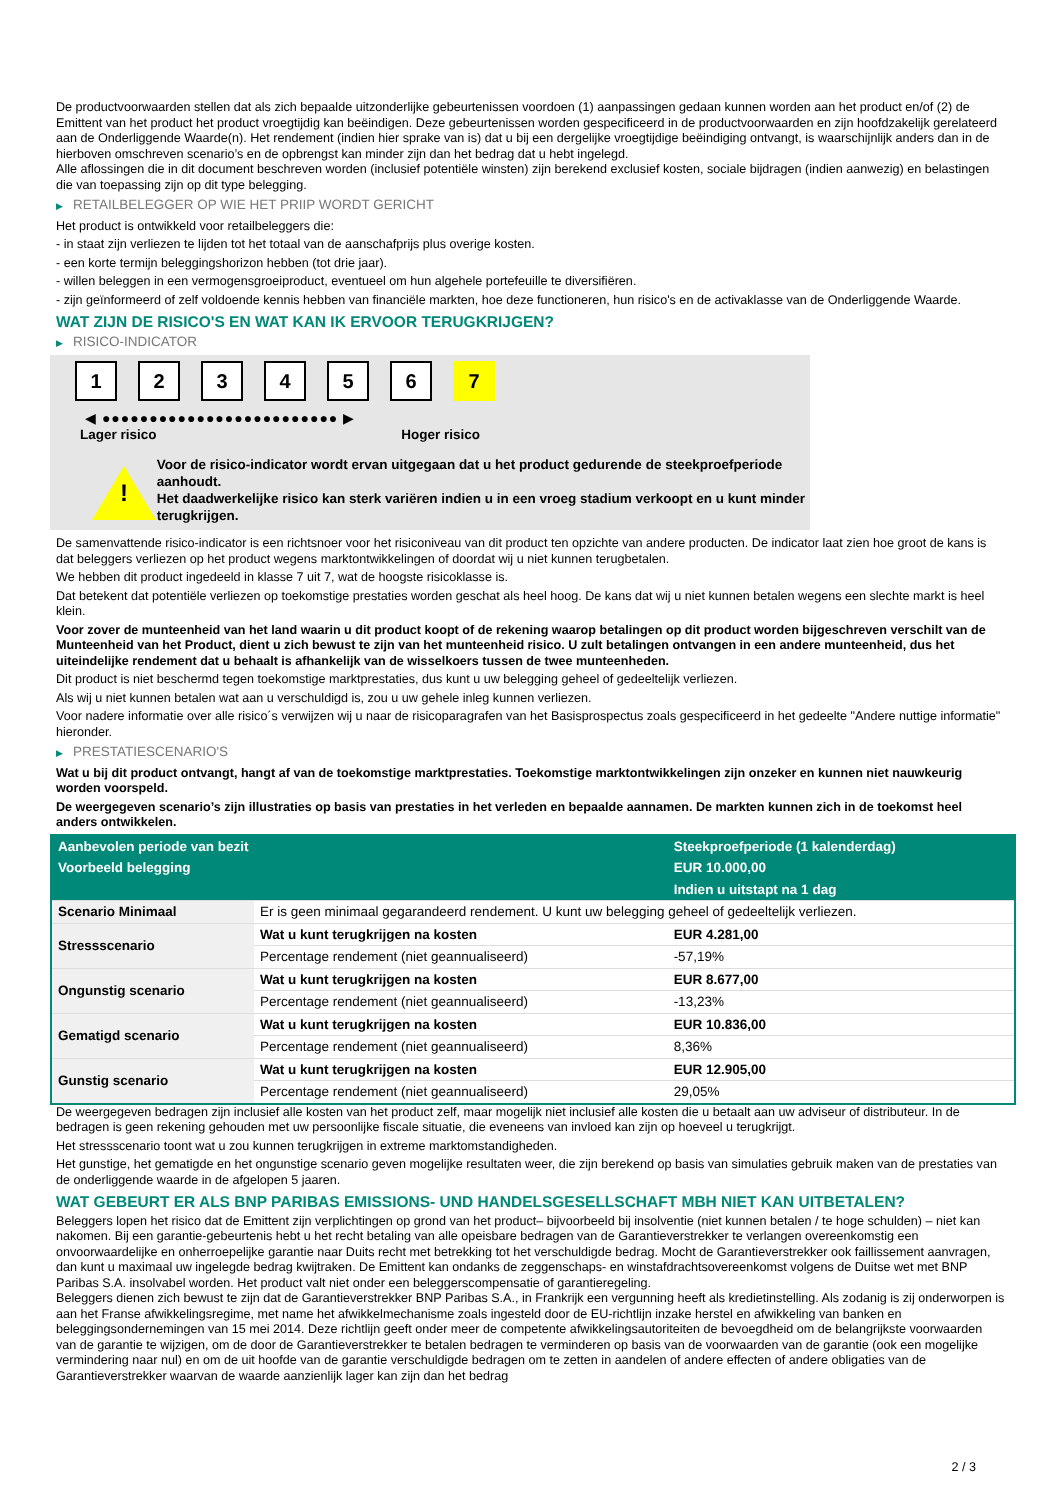De productvoorwaarden stellen dat als zich bepaalde uitzonderlijke gebeurtenissen voordoen (1) aanpassingen gedaan kunnen worden aan het product en/of (2) de Emittent van het product het product vroegtijdig kan beëindigen. Deze gebeurtenissen worden gespecificeerd in de productvoorwaarden en zijn hoofdzakelijk gerelateerd aan de Onderliggende Waarde(n). Het rendement (indien hier sprake van is) dat u bij een dergelijke vroegtijdige beëindiging ontvangt, is waarschijnlijk anders dan in de hierboven omschreven scenario’s en de opbrengst kan minder zijn dan het bedrag dat u hebt ingelegd.
Alle aflossingen die in dit document beschreven worden (inclusief potentiële winsten) zijn berekend exclusief kosten, sociale bijdragen (indien aanwezig) en belastingen die van toepassing zijn op dit type belegging.
▶ RETAILBELEGGER OP WIE HET PRIIP WORDT GERICHT
Het product is ontwikkeld voor retailbeleggers die:
- in staat zijn verliezen te lijden tot het totaal van de aanschafprijs plus overige kosten.
- een korte termijn beleggingshorizon hebben (tot drie jaar).
- willen beleggen in een vermogensgroeiproduct, eventueel om hun algehele portefeuille te diversifiëren.
- zijn geïnformeerd of zelf voldoende kennis hebben van financiële markten, hoe deze functioneren, hun risico's en de activaklasse van de Onderliggende Waarde.
WAT ZIJN DE RISICO'S EN WAT KAN IK ERVOOR TERUGKRIJGEN?
▶ RISICO-INDICATOR
1 2 3 4 5 6 7
◀ ●●●●●●●●●●●●●●●●●●●●●●●●● ▶
Lager risico Hoger risico
!
Voor de risico-indicator wordt ervan uitgegaan dat u het product gedurende de steekproefperiode aanhoudt.
Het daadwerkelijke risico kan sterk variëren indien u in een vroeg stadium verkoopt en u kunt minder terugkrijgen.
De samenvattende risico-indicator is een richtsnoer voor het risiconiveau van dit product ten opzichte van andere producten. De indicator laat zien hoe groot de kans is dat beleggers verliezen op het product wegens marktontwikkelingen of doordat wij u niet kunnen terugbetalen.
We hebben dit product ingedeeld in klasse 7 uit 7, wat de hoogste risicoklasse is.
Dat betekent dat potentiële verliezen op toekomstige prestaties worden geschat als heel hoog. De kans dat wij u niet kunnen betalen wegens een slechte markt is heel klein.
Voor zover de munteenheid van het land waarin u dit product koopt of de rekening waarop betalingen op dit product worden bijgeschreven verschilt van de Munteenheid van het Product, dient u zich bewust te zijn van het munteenheid risico. U zult betalingen ontvangen in een andere munteenheid, dus het uiteindelijke rendement dat u behaalt is afhankelijk van de wisselkoers tussen de twee munteenheden.
Dit product is niet beschermd tegen toekomstige marktprestaties, dus kunt u uw belegging geheel of gedeeltelijk verliezen.
Als wij u niet kunnen betalen wat aan u verschuldigd is, zou u uw gehele inleg kunnen verliezen.
Voor nadere informatie over alle risico´s verwijzen wij u naar de risicoparagrafen van het Basisprospectus zoals gespecificeerd in het gedeelte "Andere nuttige informatie" hieronder.
▶ PRESTATIESCENARIO'S
Wat u bij dit product ontvangt, hangt af van de toekomstige marktprestaties. Toekomstige marktontwikkelingen zijn onzeker en kunnen niet nauwkeurig worden voorspeld.
De weergegeven scenario’s zijn illustraties op basis van prestaties in het verleden en bepaalde aannamen. De markten kunnen zich in de toekomst heel anders ontwikkelen.
| Aanbevolen periode van bezit | | Steekproefperiode (1 kalenderdag) |
| --- | --- | --- |
| Voorbeeld belegging | | EUR 10.000,00 |
| | | Indien u uitstapt na 1 dag |
| Scenario Minimaal | Er is geen minimaal gegarandeerd rendement. U kunt uw belegging geheel of gedeeltelijk verliezen. | |
| Stressscenario | Wat u kunt terugkrijgen na kosten | EUR 4.281,00 |
| | Percentage rendement (niet geannualiseerd) | -57,19% |
| Ongunstig scenario | Wat u kunt terugkrijgen na kosten | EUR 8.677,00 |
| | Percentage rendement (niet geannualiseerd) | -13,23% |
| Gematigd scenario | Wat u kunt terugkrijgen na kosten | EUR 10.836,00 |
| | Percentage rendement (niet geannualiseerd) | 8,36% |
| Gunstig scenario | Wat u kunt terugkrijgen na kosten | EUR 12.905,00 |
| | Percentage rendement (niet geannualiseerd) | 29,05% |
De weergegeven bedragen zijn inclusief alle kosten van het product zelf, maar mogelijk niet inclusief alle kosten die u betaalt aan uw adviseur of distributeur. In de bedragen is geen rekening gehouden met uw persoonlijke fiscale situatie, die eveneens van invloed kan zijn op hoeveel u terugkrijgt.
Het stressscenario toont wat u zou kunnen terugkrijgen in extreme marktomstandigheden.
Het gunstige, het gematigde en het ongunstige scenario geven mogelijke resultaten weer, die zijn berekend op basis van simulaties gebruik maken van de prestaties van de onderliggende waarde in de afgelopen 5 jaaren.
WAT GEBEURT ER ALS BNP PARIBAS EMISSIONS- UND HANDELSGESELLSCHAFT MBH NIET KAN UITBETALEN?
Beleggers lopen het risico dat de Emittent zijn verplichtingen op grond van het product– bijvoorbeeld bij insolventie (niet kunnen betalen / te hoge schulden) – niet kan nakomen. Bij een garantie-gebeurtenis hebt u het recht betaling van alle opeisbare bedragen van de Garantieverstrekker te verlangen overeenkomstig een onvoorwaardelijke en onherroepelijke garantie naar Duits recht met betrekking tot het verschuldigde bedrag. Mocht de Garantieverstrekker ook faillissement aanvragen, dan kunt u maximaal uw ingelegde bedrag kwijtraken. De Emittent kan ondanks de zeggenschaps- en winstafdrachtsovereenkomst volgens de Duitse wet met BNP Paribas S.A. insolvabel worden. Het product valt niet onder een beleggerscompensatie of garantieregeling.
Beleggers dienen zich bewust te zijn dat de Garantieverstrekker BNP Paribas S.A., in Frankrijk een vergunning heeft als kredietinstelling. Als zodanig is zij onderworpen is aan het Franse afwikkelingsregime, met name het afwikkelmechanisme zoals ingesteld door de EU-richtlijn inzake herstel en afwikkeling van banken en beleggingsondernemingen van 15 mei 2014. Deze richtlijn geeft onder meer de competente afwikkelingsautoriteiten de bevoegdheid om de belangrijkste voorwaarden van de garantie te wijzigen, om de door de Garantieverstrekker te betalen bedragen te verminderen op basis van de voorwaarden van de garantie (ook een mogelijke vermindering naar nul) en om de uit hoofde van de garantie verschuldigde bedragen om te zetten in aandelen of andere effecten of andere obligaties van de Garantieverstrekker waarvan de waarde aanzienlijk lager kan zijn dan het bedrag
2 / 3